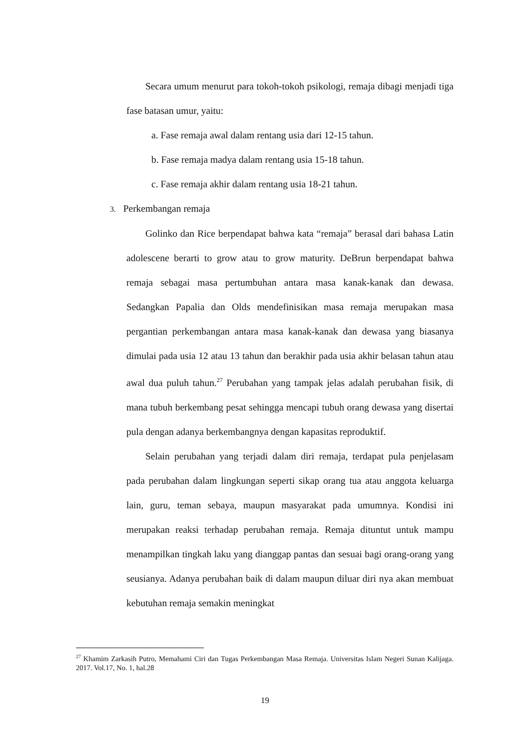Secara umum menurut para tokoh-tokoh psikologi, remaja dibagi menjadi tiga fase batasan umur, yaitu:
a. Fase remaja awal dalam rentang usia dari 12-15 tahun.
b. Fase remaja madya dalam rentang usia 15-18 tahun.
c. Fase remaja akhir dalam rentang usia 18-21 tahun.
3. Perkembangan remaja
Golinko dan Rice berpendapat bahwa kata “remaja” berasal dari bahasa Latin adolescene berarti to grow atau to grow maturity. DeBrun berpendapat bahwa remaja sebagai masa pertumbuhan antara masa kanak-kanak dan dewasa. Sedangkan Papalia dan Olds mendefinisikan masa remaja merupakan masa pergantian perkembangan antara masa kanak-kanak dan dewasa yang biasanya dimulai pada usia 12 atau 13 tahun dan berakhir pada usia akhir belasan tahun atau awal dua puluh tahun.<sup>27</sup> Perubahan yang tampak jelas adalah perubahan fisik, di mana tubuh berkembang pesat sehingga mencapi tubuh orang dewasa yang disertai pula dengan adanya berkembangnya dengan kapasitas reproduktif.
Selain perubahan yang terjadi dalam diri remaja, terdapat pula penjelasam pada perubahan dalam lingkungan seperti sikap orang tua atau anggota keluarga lain, guru, teman sebaya, maupun masyarakat pada umumnya. Kondisi ini merupakan reaksi terhadap perubahan remaja. Remaja dituntut untuk mampu menampilkan tingkah laku yang dianggap pantas dan sesuai bagi orang-orang yang seusianya. Adanya perubahan baik di dalam maupun diluar diri nya akan membuat kebutuhan remaja semakin meningkat
<sup>27</sup> Khamim Zarkasih Putro, Memahami Ciri dan Tugas Perkembangan Masa Remaja. Universitas Islam Negeri Sunan Kalijaga. 2017. Vol.17, No. 1, hal.28
19